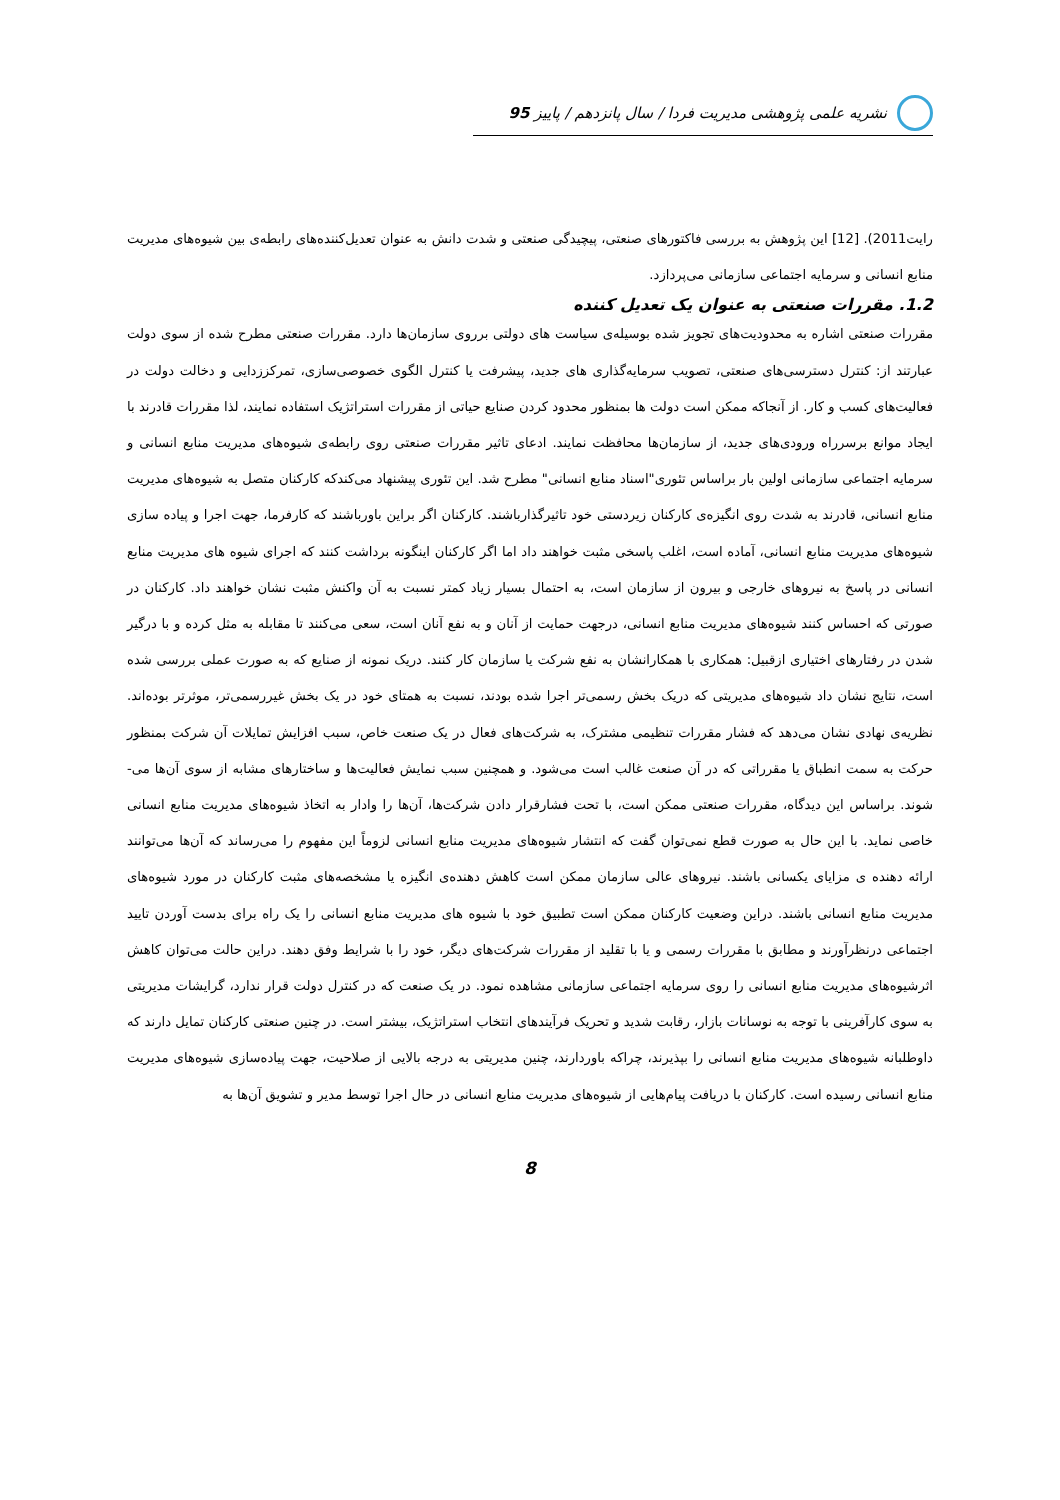نشریه علمی پژوهشی مدیریت فردا / سال پانزدهم / پاییز 95
رایت2011). [12] این پژوهش به بررسی فاکتورهای صنعتی، پیچیدگی صنعتی و شدت دانش به عنوان تعدیل‌کننده‌های رابطه‌ی بین شیوه‌های مدیریت منابع انسانی و سرمایه اجتماعی سازمانی می‌پردازد.
1.2. مقررات صنعتی به عنوان یک تعدیل کننده
مقررات صنعتی اشاره به محدودیت‌های تجویز شده بوسیله‌ی سیاست های دولتی برروی سازمان‌ها دارد. مقررات صنعتی مطرح شده از سوی دولت عبارتند از: کنترل دسترسی‌های صنعتی، تصویب سرمایه‌گذاری های جدید، پیشرفت یا کنترل الگوی خصوصی‌سازی، تمرکززدایی و دخالت دولت در فعالیت‌های کسب و کار. از آنجاکه ممکن است دولت ها بمنظور محدود کردن صنایع حیاتی از مقررات استراتژیک استفاده نمایند، لذا مقررات قادرند با ایجاد موانع برسرراه ورودی‌های جدید، از سازمان‌ها محافظت نمایند. ادعای تاثیر مقررات صنعتی روی رابطه‌ی شیوه‌های مدیریت منابع انسانی و سرمایه اجتماعی سازمانی اولین بار براساس تئوری"اسناد منابع انسانی" مطرح شد. این تئوری پیشنهاد می‌کندکه کارکنان متصل به شیوه‌های مدیریت منابع انسانی، قادرند به شدت روی انگیزه‌ی کارکنان زیردستی خود تاثیرگذارباشند. کارکنان اگر براین باورباشند که کارفرما، جهت اجرا و پیاده سازی شیوه‌های مدیریت منابع انسانی، آماده است، اغلب پاسخی مثبت خواهند داد اما اگر کارکنان اینگونه برداشت کنند که اجرای شیوه های مدیریت منابع انسانی در پاسخ به نیروهای خارجی و بیرون از سازمان است، به احتمال بسیار زیاد کمتر نسبت به آن واکنش مثبت نشان خواهند داد. کارکنان در صورتی که احساس کنند شیوه‌های مدیریت منابع انسانی، درجهت حمایت از آنان و به نفع آنان است، سعی می‌کنند تا مقابله به مثل کرده و با درگیر شدن در رفتارهای اختیاری ازقبیل: همکاری با همکارانشان به نفع شرکت یا سازمان کار کنند. دریک نمونه از صنایع که به صورت عملی بررسی شده است، نتایج نشان داد شیوه‌های مدیریتی که دریک بخش رسمی‌تر اجرا شده بودند، نسبت به همتای خود در یک بخش غیررسمی‌تر، موثرتر بوده‌اند. نظریه‌ی نهادی نشان می‌دهد که فشار مقررات تنظیمی مشترک، به شرکت‌های فعال در یک صنعت خاص، سبب افزایش تمایلات آن شرکت بمنظور حرکت به سمت انطباق یا مقرراتی که در آن صنعت غالب است می‌شود. و همچنین سبب نمایش فعالیت‌ها و ساختارهای مشابه از سوی آن‌ها می-شوند. براساس این دیدگاه، مقررات صنعتی ممکن است، با تحت فشارقرار دادن شرکت‌ها، آن‌ها را وادار به اتخاذ شیوه‌های مدیریت منابع انسانی خاصی نماید. با این حال به صورت قطع نمی‌توان گفت که انتشار شیوه‌های مدیریت منابع انسانی لزوماً این مفهوم را می‌رساند که آن‌ها می‌توانند ارائه دهنده ی مزایای یکسانی باشند. نیروهای عالی سازمان ممکن است کاهش دهنده‌ی انگیزه یا مشخصه‌های مثبت کارکنان در مورد شیوه‌های مدیریت منابع انسانی باشند. دراین وضعیت کارکنان ممکن است تطبیق خود با شیوه های مدیریت منابع انسانی را یک راه برای بدست آوردن تایید اجتماعی درنظرآورند و مطابق با مقررات رسمی و یا با تقلید از مقررات شرکت‌های دیگر، خود را با شرایط وفق دهند. دراین حالت می‌توان کاهش اثرشیوه‌های مدیریت منابع انسانی را روی سرمایه اجتماعی سازمانی مشاهده نمود. در یک صنعت که در کنترل دولت قرار ندارد، گرایشات مدیریتی به سوی کارآفرینی با توجه به نوسانات بازار، رقابت شدید و تحریک فرآیندهای انتخاب استراتژیک، بیشتر است. در چنین صنعتی کارکنان تمایل دارند که داوطلبانه شیوه‌های مدیریت منابع انسانی را بپذیرند، چراکه باوردارند، چنین مدیریتی به درجه بالایی از صلاحیت، جهت پیاده‌سازی شیوه‌های مدیریت منابع انسانی رسیده است. کارکنان با دریافت پیام‌هایی از شیوه‌های مدیریت منابع انسانی در حال اجرا توسط مدیر و تشویق آن‌ها به
8